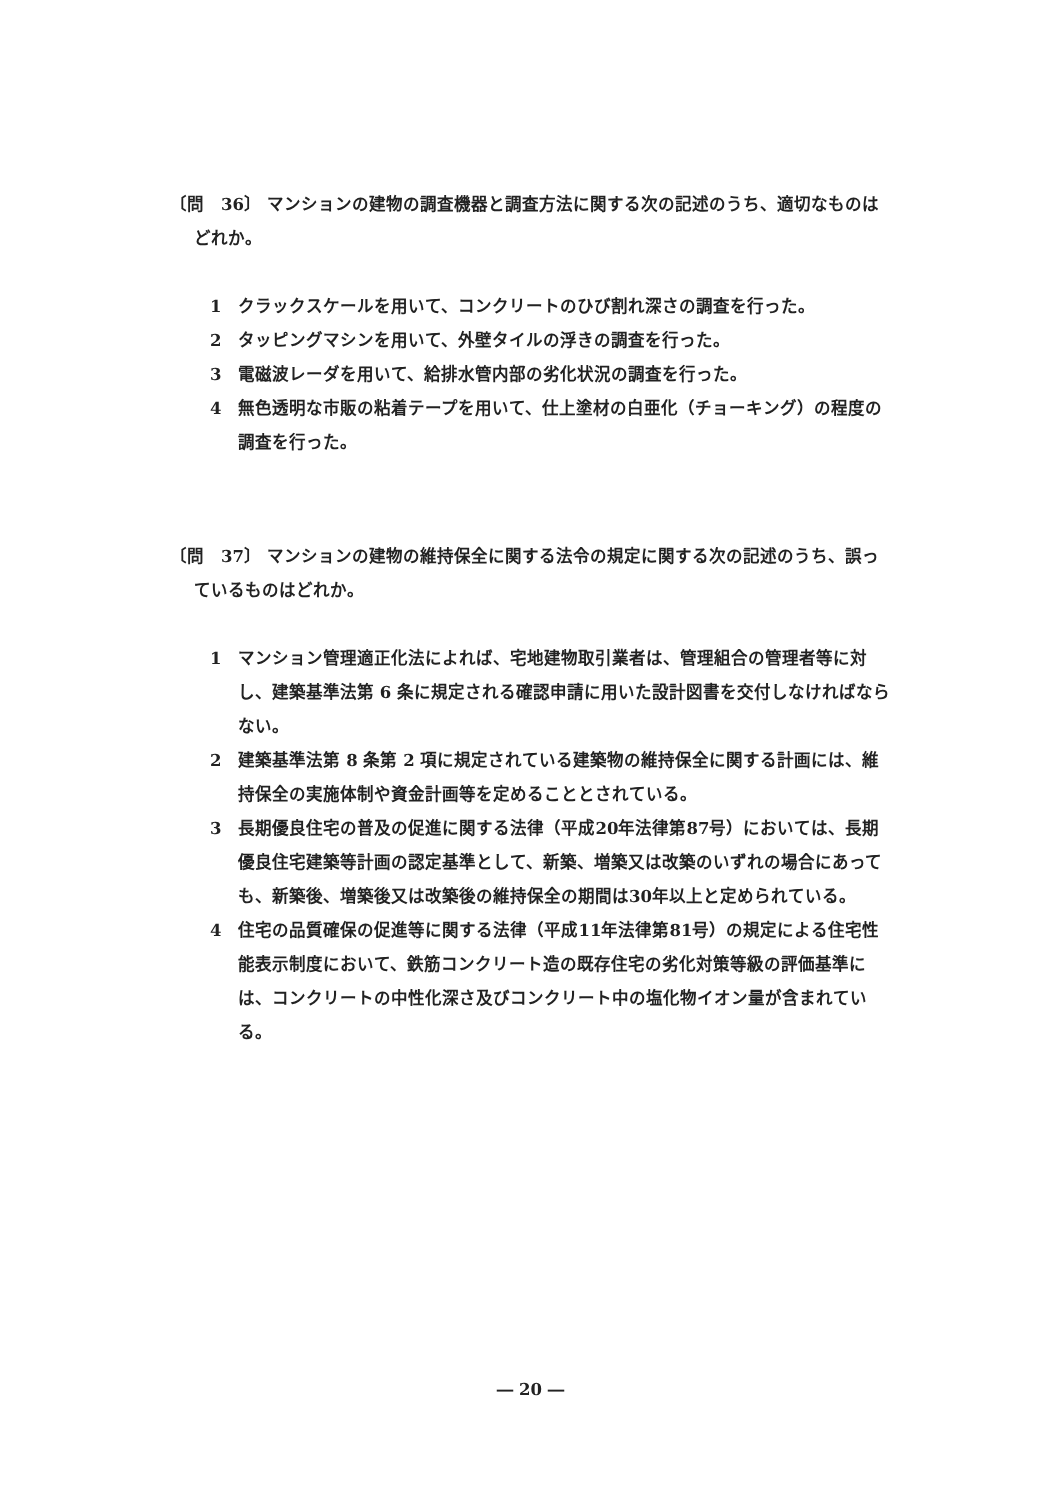〔問　36〕 マンションの建物の調査機器と調査方法に関する次の記述のうち、適切なものはどれか。
1　クラックスケールを用いて、コンクリートのひび割れ深さの調査を行った。
2　タッピングマシンを用いて、外壁タイルの浮きの調査を行った。
3　電磁波レーダを用いて、給排水管内部の劣化状況の調査を行った。
4　無色透明な市販の粘着テープを用いて、仕上塗材の白亜化（チョーキング）の程度の調査を行った。
〔問　37〕 マンションの建物の維持保全に関する法令の規定に関する次の記述のうち、誤っているものはどれか。
1　マンション管理適正化法によれば、宅地建物取引業者は、管理組合の管理者等に対し、建築基準法第 6 条に規定される確認申請に用いた設計図書を交付しなければならない。
2　建築基準法第 8 条第 2 項に規定されている建築物の維持保全に関する計画には、維持保全の実施体制や資金計画等を定めることとされている。
3　長期優良住宅の普及の促進に関する法律（平成20年法律第87号）においては、長期優良住宅建築等計画の認定基準として、新築、増築又は改築のいずれの場合にあっても、新築後、増築後又は改築後の維持保全の期間は30年以上と定められている。
4　住宅の品質確保の促進等に関する法律（平成11年法律第81号）の規定による住宅性能表示制度において、鉄筋コンクリート造の既存住宅の劣化対策等級の評価基準には、コンクリートの中性化深さ及びコンクリート中の塩化物イオン量が含まれている。
― 20 ―